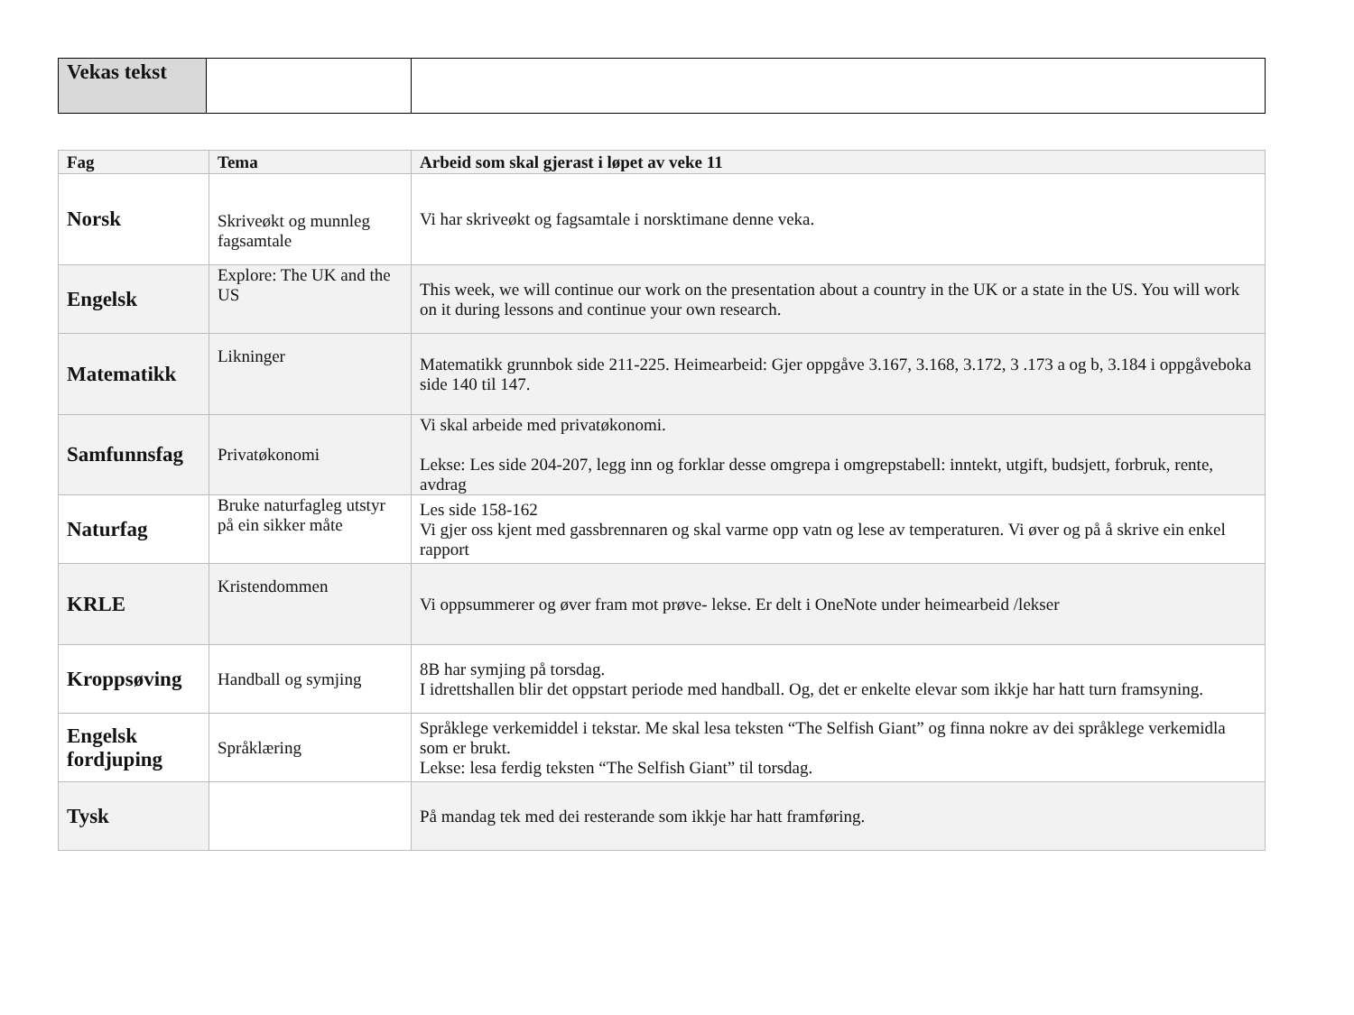| Vekas tekst | | |
| Fag | Tema | Arbeid som skal gjerast i løpet av veke 11 |
| --- | --- | --- |
| Norsk | Skriveøkt og munnleg fagsamtale | Vi har skriveøkt og fagsamtale i norsktimane denne veka. |
| Engelsk | Explore: The UK and the US | This week, we will continue our work on the presentation about a country in the UK or a state in the US. You will work on it during lessons and continue your own research. |
| Matematikk | Likninger | Matematikk grunnbok side 211-225. Heimearbeid: Gjer oppgåve 3.167, 3.168, 3.172, 3 .173 a og b, 3.184 i oppgåveboka side 140 til 147. |
| Samfunnsfag | Privatøkonomi | Vi skal arbeide med privatøkonomi. Lekse: Les side 204-207, legg inn og forklar desse omgrepa i omgrepstabell: inntekt, utgift, budsjett, forbruk, rente, avdrag |
| Naturfag | Bruke naturfagleg utstyr på ein sikker måte | Les side 158-162 Vi gjer oss kjent med gassbrennaren og skal varme opp vatn og lese av temperaturen. Vi øver og på å skrive ein enkel rapport |
| KRLE | Kristendommen | Vi oppsummerer og øver fram mot prøve- lekse. Er delt i OneNote under heimearbeid /lekser |
| Kroppsøving | Handball og symjing | 8B har symjing på torsdag. I idrettshallen blir det oppstart periode med handball. Og, det er enkelte elevar som ikkje har hatt turn framsyning. |
| Engelsk fordjuping | Språklæring | Språklege verkemiddel i tekstar. Me skal lesa teksten “The Selfish Giant” og finna nokre av dei språklege verkemidla som er brukt. Lekse: lesa ferdig teksten “The Selfish Giant” til torsdag. |
| Tysk | | På mandag tek med dei resterande som ikkje har hatt framføring. |